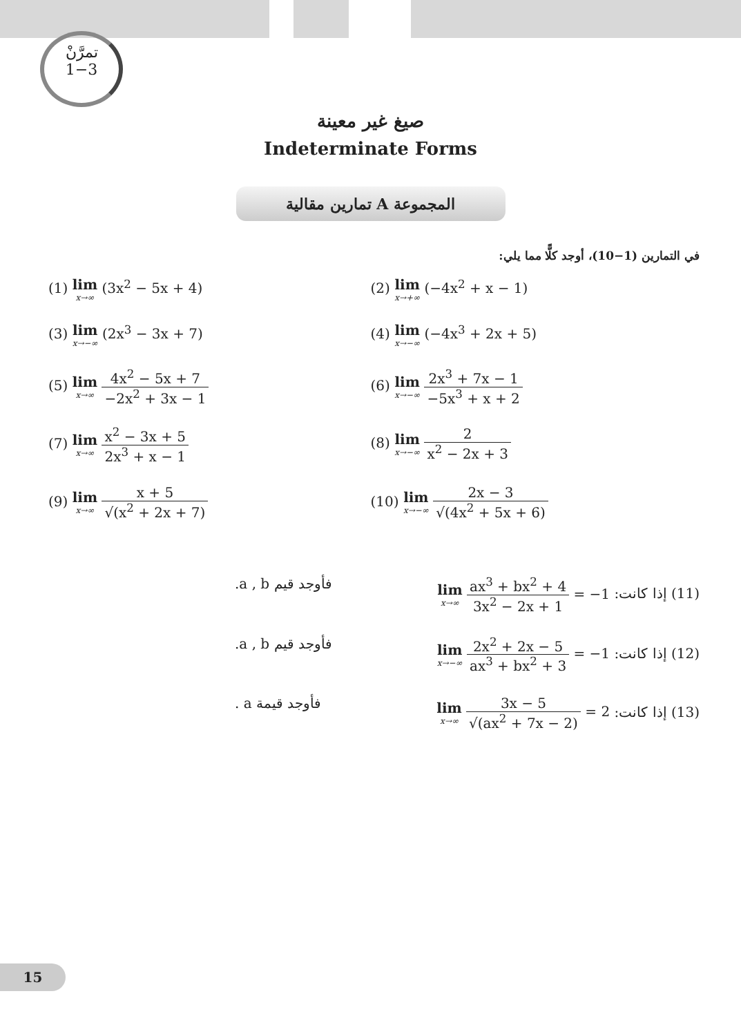تمرَّنْ
1−3
صيغ غير معينة
Indeterminate Forms
المجموعة A تمارين مقالية
في التمارين (1−10)، أوجد كلًّا مما يلي:
(1) lim x→∞ (3x<sup>2</sup> − 5x + 4)
(2) lim x→+∞ (−4x<sup>2</sup> + x − 1)
(3) lim x→−∞ (2x<sup>3</sup> − 3x + 7)
(4) lim x→−∞ (−4x<sup>3</sup> + 2x + 5)
(5) lim x→∞ 4x<sup>2</sup> − 5x + 7 −2x<sup>2</sup> + 3x − 1
(6) lim x→−∞ 2x<sup>3</sup> + 7x − 1 −5x<sup>3</sup> + x + 2
(7) lim x→∞ x<sup>2</sup> − 3x + 5 2x<sup>3</sup> + x − 1
(8) lim x→−∞ 2 x<sup>2</sup> − 2x + 3
(9) lim x→∞ x + 5 √(x<sup>2</sup> + 2x + 7)
(10) lim x→−∞ 2x − 3 √(4x<sup>2</sup> + 5x + 6)
(11) إذا كانت: lim x→∞ ax<sup>3</sup> + bx<sup>2</sup> + 4 3x<sup>2</sup> − 2x + 1 = −1
فأوجد قيم a , b.
(12) إذا كانت: lim x→−∞ 2x<sup>2</sup> + 2x − 5 ax<sup>3</sup> + bx<sup>2</sup> + 3 = −1
فأوجد قيم a , b.
(13) إذا كانت: lim x→∞ 3x − 5 √(ax<sup>2</sup> + 7x − 2) = 2
فأوجد قيمة a .
15